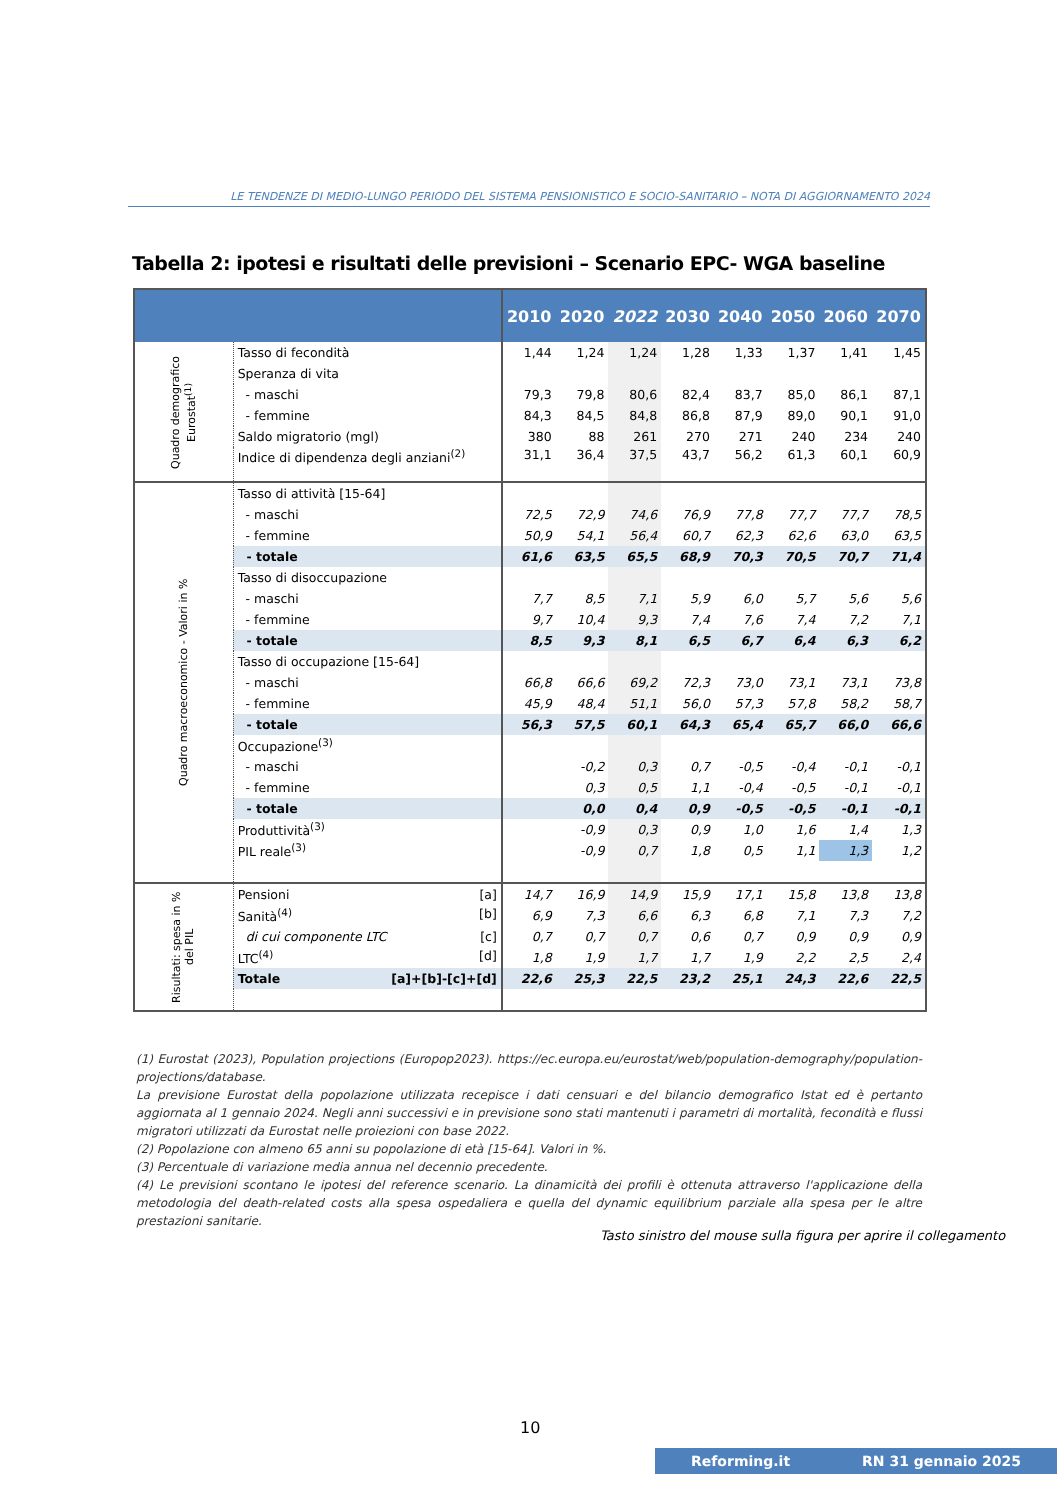LE TENDENZE DI MEDIO-LUNGO PERIODO DEL SISTEMA PENSIONISTICO E SOCIO-SANITARIO – NOTA DI AGGIORNAMENTO 2024
Tabella 2: ipotesi e risultati delle previsioni – Scenario EPC- WGA baseline
| | | 2010 | 2020 | 2022 | 2030 | 2040 | 2050 | 2060 | 2070 |
| --- | --- | --- | --- | --- | --- | --- | --- | --- | --- |
| Quadro demografico Eurostat<sup>(1)</sup> | Tasso di fecondità | 1,44 | 1,24 | 1,24 | 1,28 | 1,33 | 1,37 | 1,41 | 1,45 |
| | Speranza di vita | | | | | | | | |
| | - maschi | 79,3 | 79,8 | 80,6 | 82,4 | 83,7 | 85,0 | 86,1 | 87,1 |
| | - femmine | 84,3 | 84,5 | 84,8 | 86,8 | 87,9 | 89,0 | 90,1 | 91,0 |
| | Saldo migratorio (mgl) | 380 | 88 | 261 | 270 | 271 | 240 | 234 | 240 |
| | Indice di dipendenza degli anziani<sup>(2)</sup> | 31,1 | 36,4 | 37,5 | 43,7 | 56,2 | 61,3 | 60,1 | 60,9 |
| Quadro macroeconomico - Valori in % | Tasso di attività [15-64] | | | | | | | | |
| | - maschi | 72,5 | 72,9 | 74,6 | 76,9 | 77,8 | 77,7 | 77,7 | 78,5 |
| | - femmine | 50,9 | 54,1 | 56,4 | 60,7 | 62,3 | 62,6 | 63,0 | 63,5 |
| | - totale | 61,6 | 63,5 | 65,5 | 68,9 | 70,3 | 70,5 | 70,7 | 71,4 |
| | Tasso di disoccupazione | | | | | | | | |
| | - maschi | 7,7 | 8,5 | 7,1 | 5,9 | 6,0 | 5,7 | 5,6 | 5,6 |
| | - femmine | 9,7 | 10,4 | 9,3 | 7,4 | 7,6 | 7,4 | 7,2 | 7,1 |
| | - totale | 8,5 | 9,3 | 8,1 | 6,5 | 6,7 | 6,4 | 6,3 | 6,2 |
| | Tasso di occupazione [15-64] | | | | | | | | |
| | - maschi | 66,8 | 66,6 | 69,2 | 72,3 | 73,0 | 73,1 | 73,1 | 73,8 |
| | - femmine | 45,9 | 48,4 | 51,1 | 56,0 | 57,3 | 57,8 | 58,2 | 58,7 |
| | - totale | 56,3 | 57,5 | 60,1 | 64,3 | 65,4 | 65,7 | 66,0 | 66,6 |
| | Occupazione<sup>(3)</sup> | | | | | | | | |
| | - maschi | | -0,2 | 0,3 | 0,7 | -0,5 | -0,4 | -0,1 | -0,1 |
| | - femmine | | 0,3 | 0,5 | 1,1 | -0,4 | -0,5 | -0,1 | -0,1 |
| | - totale | | 0,0 | 0,4 | 0,9 | -0,5 | -0,5 | -0,1 | -0,1 |
| | Produttività<sup>(3)</sup> | | -0,9 | 0,3 | 0,9 | 1,0 | 1,6 | 1,4 | 1,3 |
| | PIL reale<sup>(3)</sup> | | -0,9 | 0,7 | 1,8 | 0,5 | 1,1 | 1,3 | 1,2 |
| Risultati: spesa in % del PIL | Pensioni [a] | 14,7 | 16,9 | 14,9 | 15,9 | 17,1 | 15,8 | 13,8 | 13,8 |
| | Sanità<sup>(4)</sup> [b] | 6,9 | 7,3 | 6,6 | 6,3 | 6,8 | 7,1 | 7,3 | 7,2 |
| | di cui componente LTC [c] | 0,7 | 0,7 | 0,7 | 0,6 | 0,7 | 0,9 | 0,9 | 0,9 |
| | LTC<sup>(4)</sup> [d] | 1,8 | 1,9 | 1,7 | 1,7 | 1,9 | 2,2 | 2,5 | 2,4 |
| | Totale [a]+[b]-[c]+[d] | 22,6 | 25,3 | 22,5 | 23,2 | 25,1 | 24,3 | 22,6 | 22,5 |
(1) Eurostat (2023), Population projections (Europop2023). https://ec.europa.eu/eurostat/web/population-demography/population-projections/database.
La previsione Eurostat della popolazione utilizzata recepisce i dati censuari e del bilancio demografico Istat ed è pertanto aggiornata al 1 gennaio 2024. Negli anni successivi e in previsione sono stati mantenuti i parametri di mortalità, fecondità e flussi migratori utilizzati da Eurostat nelle proiezioni con base 2022.
(2) Popolazione con almeno 65 anni su popolazione di età [15-64]. Valori in %.
(3) Percentuale di variazione media annua nel decennio precedente.
(4) Le previsioni scontano le ipotesi del reference scenario. La dinamicità dei profili è ottenuta attraverso l'applicazione della metodologia del death-related costs alla spesa ospedaliera e quella del dynamic equilibrium parziale alla spesa per le altre prestazioni sanitarie.
Tasto sinistro del mouse sulla figura per aprire il collegamento
10
Reforming.it RN 31 gennaio 2025